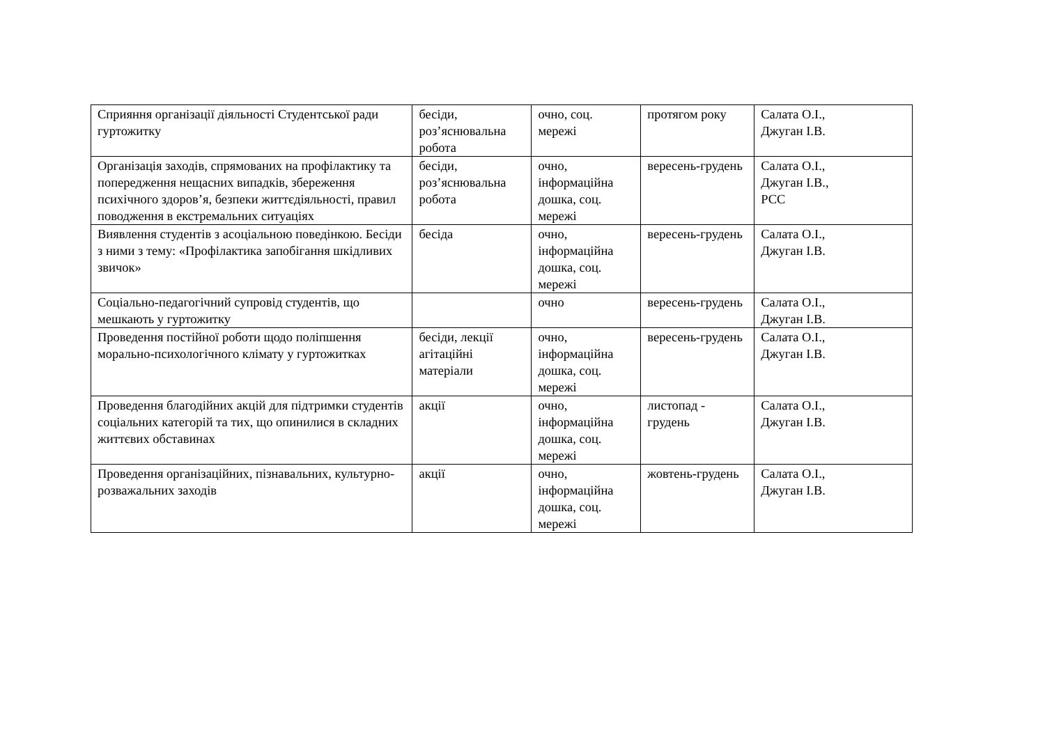| Сприяння організації діяльності Студентської ради гуртожитку | бесіди, роз’яснювальна робота | очно, соц. мережі | протягом року | Салата О.І., Джуган І.В. |
| Організація заходів, спрямованих на профілактику та попередження нещасних випадків, збереження психічного здоров’я, безпеки життєдіяльності, правил поводження в екстремальних ситуаціях | бесіди, роз’яснювальна робота | очно, інформаційна дошка, соц. мережі | вересень-грудень | Салата О.І., Джуган І.В., РСС |
| Виявлення студентів з асоціальною поведінкою. Бесіди з ними з тему: «Профілактика запобігання шкідливих звичок» | бесіда | очно, інформаційна дошка, соц. мережі | вересень-грудень | Салата О.І., Джуган І.В. |
| Соціально-педагогічний супровід студентів, що мешкають у гуртожитку | | очно | вересень-грудень | Салата О.І., Джуган І.В. |
| Проведення постійної роботи щодо поліпшення морально-психологічного клімату у гуртожитках | бесіди, лекції агітаційні матеріали | очно, інформаційна дошка, соц. мережі | вересень-грудень | Салата О.І., Джуган І.В. |
| Проведення благодійних акцій для підтримки студентів соціальних категорій та тих, що опинилися в складних життєвих обставинах | акції | очно, інформаційна дошка, соц. мережі | листопад - грудень | Салата О.І., Джуган І.В. |
| Проведення організаційних, пізнавальних, культурно-розважальних заходів | акції | очно, інформаційна дошка, соц. мережі | жовтень-грудень | Салата О.І., Джуган І.В. |